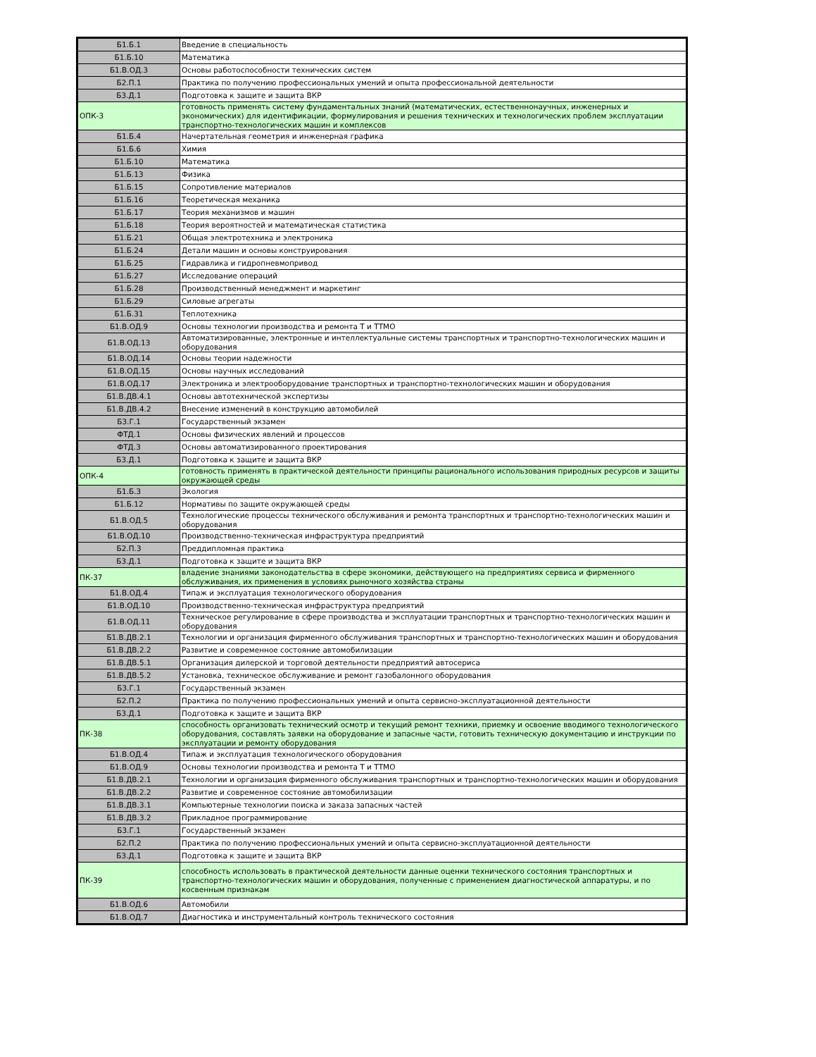| Б1.Б.1 | Введение в специальность |
| Б1.Б.10 | Математика |
| Б1.В.ОД.3 | Основы работоспособности технических систем |
| Б2.П.1 | Практика по получению профессиональных умений и опыта профессиональной деятельности |
| Б3.Д.1 | Подготовка к защите и защита ВКР |
| ОПК-3 | готовность применять систему фундаментальных знаний (математических, естественнонаучных, инженерных и экономических) для идентификации, формулирования и решения технических и технологических проблем эксплуатации транспортно-технологических машин и комплексов |
| Б1.Б.4 | Начертательная геометрия и инженерная графика |
| Б1.Б.6 | Химия |
| Б1.Б.10 | Математика |
| Б1.Б.13 | Физика |
| Б1.Б.15 | Сопротивление материалов |
| Б1.Б.16 | Теоретическая механика |
| Б1.Б.17 | Теория механизмов и машин |
| Б1.Б.18 | Теория вероятностей и математическая статистика |
| Б1.Б.21 | Общая электротехника и электроника |
| Б1.Б.24 | Детали машин и основы конструирования |
| Б1.Б.25 | Гидравлика и гидропневмопривод |
| Б1.Б.27 | Исследование операций |
| Б1.Б.28 | Производственный менеджмент и маркетинг |
| Б1.Б.29 | Силовые агрегаты |
| Б1.Б.31 | Теплотехника |
| Б1.В.ОД.9 | Основы технологии производства и ремонта Т и ТТМО |
| Б1.В.ОД.13 | Автоматизированные, электронные и интеллектуальные системы транспортных и транспортно-технологических машин и оборудования |
| Б1.В.ОД.14 | Основы теории надежности |
| Б1.В.ОД.15 | Основы научных исследований |
| Б1.В.ОД.17 | Электроника и электрооборудование транспортных и транспортно-технологических машин и оборудования |
| Б1.В.ДВ.4.1 | Основы автотехнической экспертизы |
| Б1.В.ДВ.4.2 | Внесение изменений в конструкцию автомобилей |
| Б3.Г.1 | Государственный экзамен |
| ФТД.1 | Основы физических явлений и процессов |
| ФТД.3 | Основы автоматизированного проектирования |
| Б3.Д.1 | Подготовка к защите и защита ВКР |
| ОПК-4 | готовность применять в практической деятельности принципы рационального использования природных ресурсов и защиты окружающей среды |
| Б1.Б.3 | Экология |
| Б1.Б.12 | Нормативы по защите окружающей среды |
| Б1.В.ОД.5 | Технологические процессы технического обслуживания и ремонта транспортных и транспортно-технологических машин и оборудования |
| Б1.В.ОД.10 | Производственно-техническая инфраструктура предприятий |
| Б2.П.3 | Преддипломная практика |
| Б3.Д.1 | Подготовка к защите и защита ВКР |
| ПК-37 | владение знаниями законодательства в сфере экономики, действующего на предприятиях сервиса и фирменного обслуживания, их применения в условиях рыночного хозяйства страны |
| Б1.В.ОД.4 | Типаж и эксплуатация технологического оборудования |
| Б1.В.ОД.10 | Производственно-техническая инфраструктура предприятий |
| Б1.В.ОД.11 | Техническое регулирование в сфере производства и эксплуатации транспортных и транспортно-технологических машин и оборудования |
| Б1.В.ДВ.2.1 | Технологии и организация фирменного обслуживания транспортных и транспортно-технологических машин и оборудования |
| Б1.В.ДВ.2.2 | Развитие и современное состояние автомобилизации |
| Б1.В.ДВ.5.1 | Организация дилерской и торговой деятельности предприятий автосериса |
| Б1.В.ДВ.5.2 | Установка, техническое обслуживание и ремонт газобалонного оборудования |
| Б3.Г.1 | Государственный экзамен |
| Б2.П.2 | Практика по получению профессиональных умений и опыта сервисно-эксплуатационной деятельности |
| Б3.Д.1 | Подготовка к защите и защита ВКР |
| ПК-38 | способность организовать технический осмотр и текущий ремонт техники, приемку и освоение вводимого технологического оборудования, составлять заявки на оборудование и запасные части, готовить техническую документацию и инструкции по эксплуатации и ремонту оборудования |
| Б1.В.ОД.4 | Типаж и эксплуатация технологического оборудования |
| Б1.В.ОД.9 | Основы технологии производства и ремонта Т и ТТМО |
| Б1.В.ДВ.2.1 | Технологии и организация фирменного обслуживания транспортных и транспортно-технологических машин и оборудования |
| Б1.В.ДВ.2.2 | Развитие и современное состояние автомобилизации |
| Б1.В.ДВ.3.1 | Компьютерные технологии поиска и заказа запасных частей |
| Б1.В.ДВ.3.2 | Прикладное программирование |
| Б3.Г.1 | Государственный экзамен |
| Б2.П.2 | Практика по получению профессиональных умений и опыта сервисно-эксплуатационной деятельности |
| Б3.Д.1 | Подготовка к защите и защита ВКР |
| ПК-39 | способность использовать в практической деятельности данные оценки технического состояния транспортных и транспортно-технологических машин и оборудования, полученные с применением диагностической аппаратуры, и по косвенным признакам |
| Б1.В.ОД.6 | Автомобили |
| Б1.В.ОД.7 | Диагностика и инструментальный контроль технического состояния |